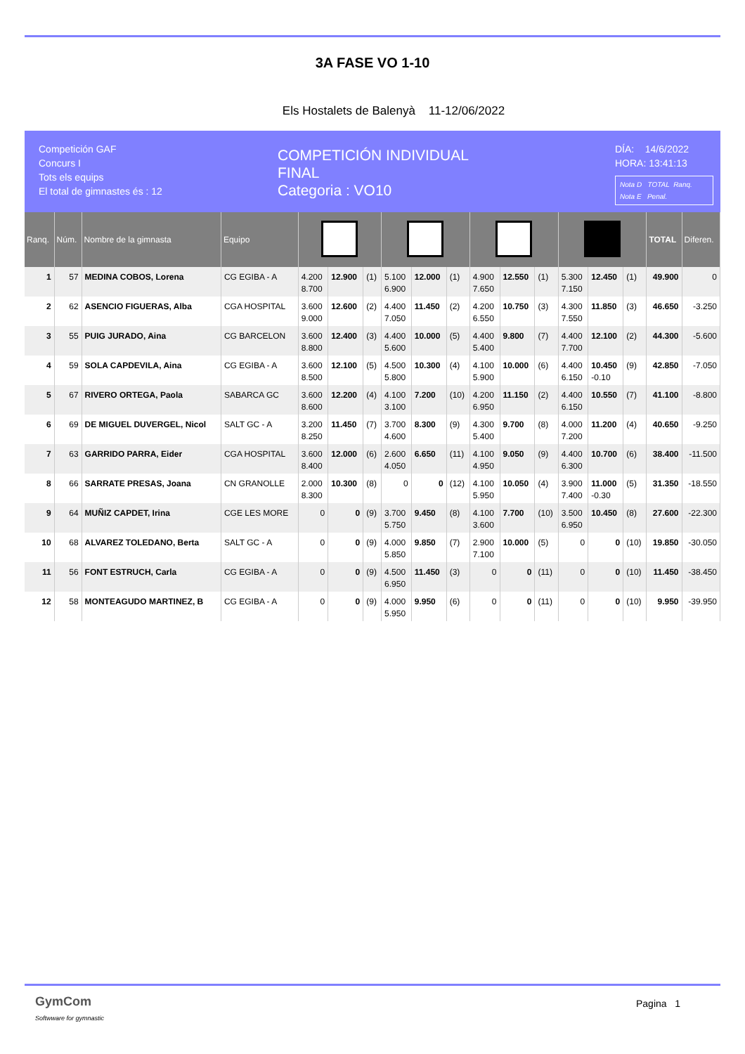3A FASE VO 1-10
Els Hostalets de Balenyà 11-12/06/2022
Competición GAF
Concurs I
Tots els equips
El total de gimnastes és : 12
COMPETICIÓN INDIVIDUAL
FINAL
Categoria : VO10
DÍA: 14/6/2022
HORA: 13:41:13
Nota D TOTAL Ranq.
Nota E Penal.
| Ranq. | Núm. | Nombre de la gimnasta | Equipo | | | | | | | | | | | | | TOTAL | Diferen. |
| --- | --- | --- | --- | --- | --- | --- | --- | --- | --- | --- | --- | --- | --- | --- | --- | --- | --- |
| 1 | 57 | MEDINA COBOS, Lorena | CG EGIBA - A | 4.200 8.700 | 12.900 | (1) | 5.100 6.900 | 12.000 | (1) | 4.900 7.650 | 12.550 | (1) | 5.300 7.150 | 12.450 | (1) | 49.900 | 0 |
| 2 | 62 | ASENCIO FIGUERAS, Alba | CGA HOSPITAL | 3.600 9.000 | 12.600 | (2) | 4.400 7.050 | 11.450 | (2) | 4.200 6.550 | 10.750 | (3) | 4.300 7.550 | 11.850 | (3) | 46.650 | -3.250 |
| 3 | 55 | PUIG JURADO, Aina | CG BARCELON | 3.600 8.800 | 12.400 | (3) | 4.400 5.600 | 10.000 | (5) | 4.400 5.400 | 9.800 | (7) | 4.400 7.700 | 12.100 | (2) | 44.300 | -5.600 |
| 4 | 59 | SOLA CAPDEVILA, Aina | CG EGIBA - A | 3.600 8.500 | 12.100 | (5) | 4.500 5.800 | 10.300 | (4) | 4.100 5.900 | 10.000 | (6) | 4.400 6.150 | 10.450 -0.10 | (9) | 42.850 | -7.050 |
| 5 | 67 | RIVERO ORTEGA, Paola | SABARCA GC | 3.600 8.600 | 12.200 | (4) | 4.100 3.100 | 7.200 | (10) | 4.200 6.950 | 11.150 | (2) | 4.400 6.150 | 10.550 | (7) | 41.100 | -8.800 |
| 6 | 69 | DE MIGUEL DUVERGEL, Nicol | SALT GC - A | 3.200 8.250 | 11.450 | (7) | 3.700 4.600 | 8.300 | (9) | 4.300 5.400 | 9.700 | (8) | 4.000 7.200 | 11.200 | (4) | 40.650 | -9.250 |
| 7 | 63 | GARRIDO PARRA, Eider | CGA HOSPITAL | 3.600 8.400 | 12.000 | (6) | 2.600 4.050 | 6.650 | (11) | 4.100 4.950 | 9.050 | (9) | 4.400 6.300 | 10.700 | (6) | 38.400 | -11.500 |
| 8 | 66 | SARRATE PRESAS, Joana | CN GRANOLLE | 2.000 8.300 | 10.300 | (8) | 0 | 0 | (12) | 4.100 5.950 | 10.050 | (4) | 3.900 7.400 | 11.000 -0.30 | (5) | 31.350 | -18.550 |
| 9 | 64 | MUÑIZ CAPDET, Irina | CGE LES MORE | 0 | 0 | (9) | 3.700 5.750 | 9.450 | (8) | 4.100 3.600 | 7.700 | (10) | 3.500 6.950 | 10.450 | (8) | 27.600 | -22.300 |
| 10 | 68 | ALVAREZ TOLEDANO, Berta | SALT GC - A | 0 | 0 | (9) | 4.000 5.850 | 9.850 | (7) | 2.900 7.100 | 10.000 | (5) | 0 | 0 | (10) | 19.850 | -30.050 |
| 11 | 56 | FONT ESTRUCH, Carla | CG EGIBA - A | 0 | 0 | (9) | 4.500 6.950 | 11.450 | (3) | 0 | 0 | (11) | 0 | 0 | (10) | 11.450 | -38.450 |
| 12 | 58 | MONTEAGUDO MARTINEZ, B | CG EGIBA - A | 0 | 0 | (9) | 4.000 5.950 | 9.950 | (6) | 0 | 0 | (11) | 0 | 0 | (10) | 9.950 | -39.950 |
GymCom
Softwware for gymnastic
Pagina 1